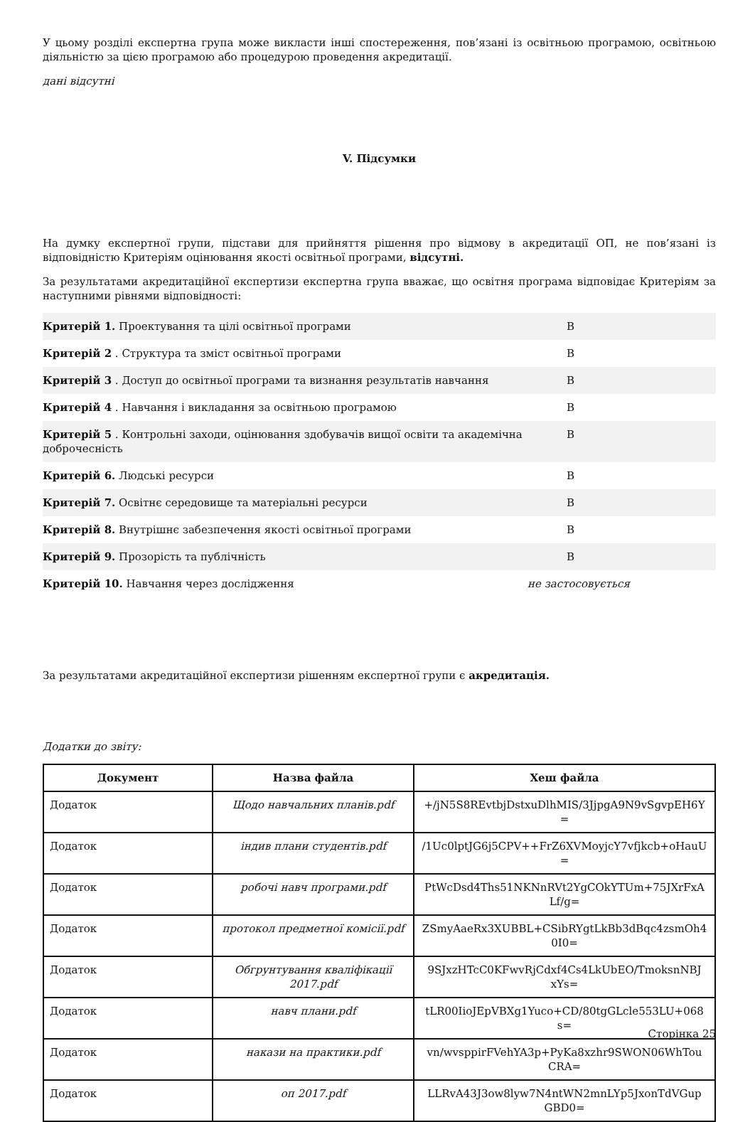У цьому розділі експертна група може викласти інші спостереження, пов’язані із освітньою програмою, освітньою діяльністю за цією програмою або процедурою проведення акредитації.
дані відсутні
V. Підсумки
На думку експертної групи, підстави для прийняття рішення про відмову в акредитації ОП, не пов’язані із відповідністю Критеріям оцінювання якості освітньої програми, відсутні.
За результатами акредитаційної експертизи експертна група вважає, що освітня програма відповідає Критеріям за наступними рівнями відповідності:
| Критерій 1. Проектування та цілі освітньої програми | В |
| Критерій 2 . Структура та зміст освітньої програми | В |
| Критерій 3 . Доступ до освітньої програми та визнання результатів навчання | В |
| Критерій 4 . Навчання і викладання за освітньою програмою | В |
| Критерій 5 . Контрольні заходи, оцінювання здобувачів вищої освіти та академічна доброчесність | В |
| Критерій 6. Людські ресурси | В |
| Критерій 7. Освітнє середовище та матеріальні ресурси | В |
| Критерій 8. Внутрішнє забезпечення якості освітньої програми | В |
| Критерій 9. Прозорість та публічність | В |
| Критерій 10. Навчання через дослідження | не застосовується |
За результатами акредитаційної експертизи рішенням експертної групи є акредитація.
Додатки до звіту:
| Документ | Назва файла | Хеш файла |
| --- | --- | --- |
| Додаток | Щодо навчальних планів.pdf | +/jN5S8REvtbjDstxuDlhMIS/3JjpgA9N9vSgvpEH6Y = |
| Додаток | індив плани студентів.pdf | /1Uc0lptJG6j5CPV++FrZ6XVMoyjcY7vfjkcb+oHauU = |
| Додаток | робочі навч програми.pdf | PtWcDsd4Ths51NKNnRVt2YgCOkYTUm+75JXrFxA Lf/g= |
| Додаток | протокол предметної комісії.pdf | ZSmyAaeRx3XUBBL+CSibRYgtLkBb3dBqc4zsmOh4 0I0= |
| Додаток | Обгрунтування кваліфікації 2017.pdf | 9SJxzHTcC0KFwvRjCdxf4Cs4LkUbEO/TmoksnNBJ xYs= |
| Додаток | навч плани.pdf | tLR00IioJEpVBXg1Yuco+CD/80tgGLcle553LU+068 s= |
| Додаток | накази на практики.pdf | vn/wvsppirFVehYA3p+PyKa8xzhr9SWON06WhTou CRA= |
| Додаток | оп 2017.pdf | LLRvA43J3ow8lyw7N4ntWN2mnLYp5JxonTdVGup GBD0= |
Сторінка 25